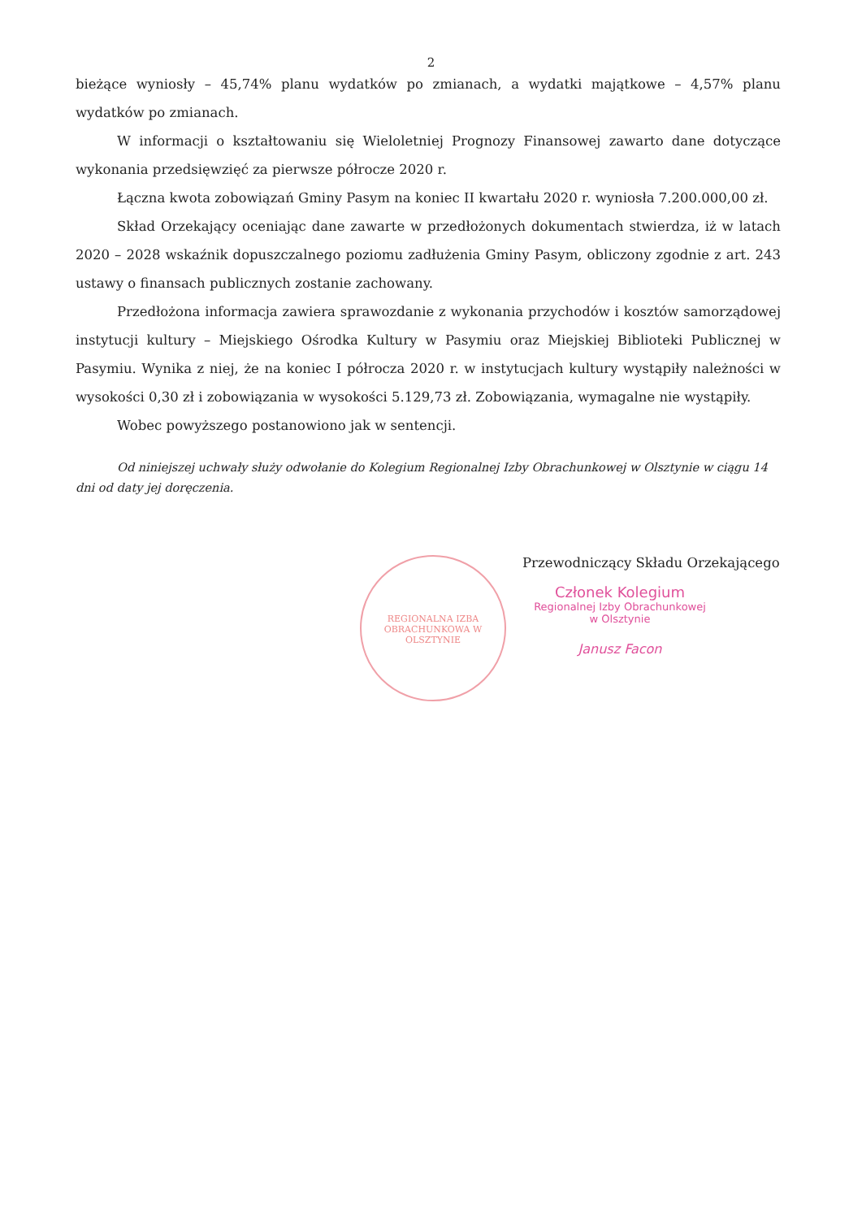2
bieżące wyniosły – 45,74% planu wydatków po zmianach, a wydatki majątkowe – 4,57% planu wydatków po zmianach.
W informacji o kształtowaniu się Wieloletniej Prognozy Finansowej zawarto dane dotyczące wykonania przedsięwzięć za pierwsze półrocze 2020 r.
Łączna kwota zobowiązań Gminy Pasym na koniec II kwartału 2020 r. wyniosła 7.200.000,00 zł.
Skład Orzekający oceniając dane zawarte w przedłożonych dokumentach stwierdza, iż w latach 2020 – 2028 wskaźnik dopuszczalnego poziomu zadłużenia Gminy Pasym, obliczony zgodnie z art. 243 ustawy o finansach publicznych zostanie zachowany.
Przedłożona informacja zawiera sprawozdanie z wykonania przychodów i kosztów samorządowej instytucji kultury – Miejskiego Ośrodka Kultury w Pasymiu oraz Miejskiej Biblioteki Publicznej w Pasymiu. Wynika z niej, że na koniec I półrocza 2020 r. w instytucjach kultury wystąpiły należności w wysokości 0,30 zł i zobowiązania w wysokości 5.129,73 zł. Zobowiązania, wymagalne nie wystąpiły.
Wobec powyższego postanowiono jak w sentencji.
Od niniejszej uchwały służy odwołanie do Kolegium Regionalnej Izby Obrachunkowej w Olsztynie w ciągu 14 dni od daty jej doręczenia.
REGIONALNA IZBA OBRACHUNKOWA W OLSZTYNIE
Przewodniczący Składu Orzekającego
Członek Kolegium
Regionalnej Izby Obrachunkowej
w Olsztynie
Janusz Facon